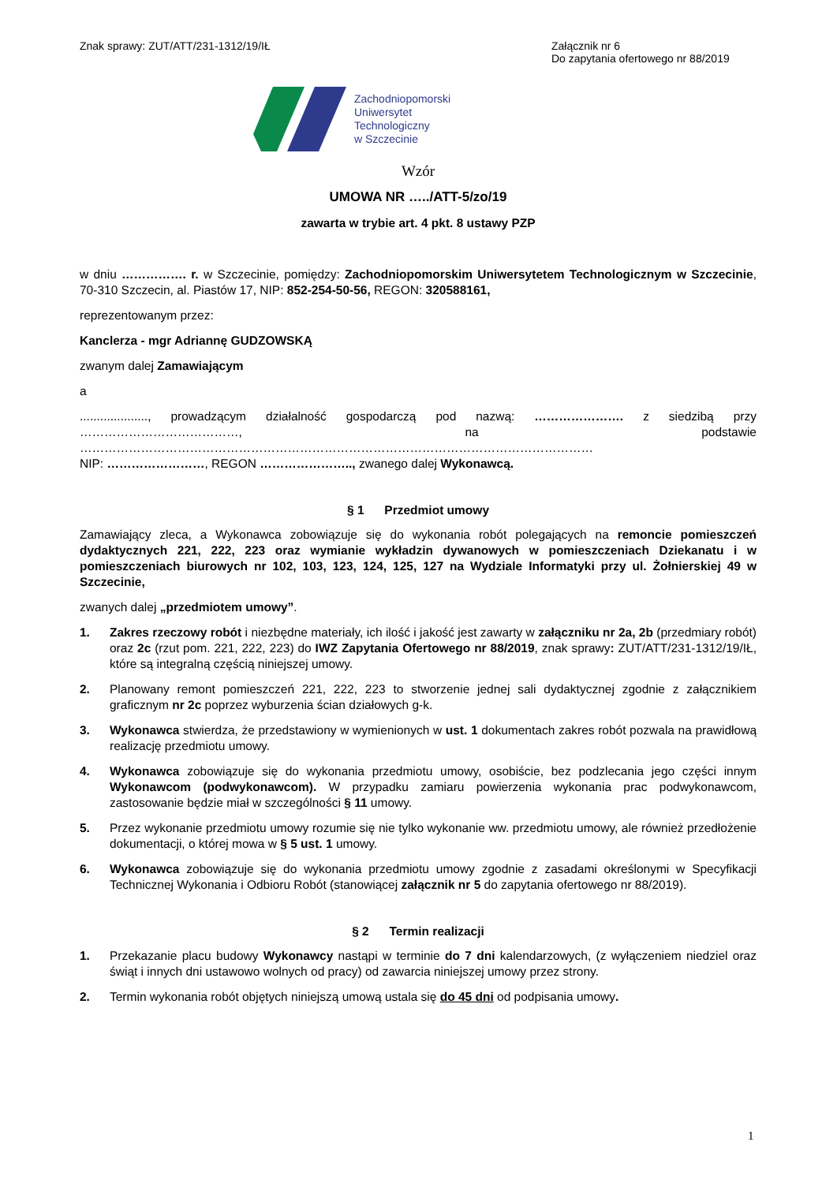Znak sprawy: ZUT/ATT/231-1312/19/IŁ
Załącznik nr 6
Do zapytania ofertowego nr 88/2019
Zachodniopomorski
Uniwersytet
Technologiczny
w Szczecinie
Wzór
UMOWA NR …../ATT-5/zo/19
zawarta w trybie art. 4 pkt. 8 ustawy PZP
w dniu ……………. r. w Szczecinie, pomiędzy: Zachodniopomorskim Uniwersytetem Technologicznym w Szczecinie, 70-310 Szczecin, al. Piastów 17, NIP: 852-254-50-56, REGON: 320588161,
reprezentowanym przez:
Kanclerza - mgr Adriannę GUDZOWSKĄ
zwanym dalej Zamawiającym
a
...................., prowadzącym działalność gospodarczą pod nazwą: …………………. z siedzibą przy …………………………………, na podstawie ………………………………………………………………………………………………………………
NIP: ……………………, REGON ………………….., zwanego dalej Wykonawcą.
§ 1 Przedmiot umowy
Zamawiający zleca, a Wykonawca zobowiązuje się do wykonania robót polegających na remoncie pomieszczeń dydaktycznych 221, 222, 223 oraz wymianie wykładzin dywanowych w pomieszczeniach Dziekanatu i w pomieszczeniach biurowych nr 102, 103, 123, 124, 125, 127 na Wydziale Informatyki przy ul. Żołnierskiej 49 w Szczecinie,
zwanych dalej „przedmiotem umowy”.
1. Zakres rzeczowy robót i niezbędne materiały, ich ilość i jakość jest zawarty w załączniku nr 2a, 2b (przedmiary robót) oraz 2c (rzut pom. 221, 222, 223) do IWZ Zapytania Ofertowego nr 88/2019, znak sprawy: ZUT/ATT/231-1312/19/IŁ, które są integralną częścią niniejszej umowy.
2. Planowany remont pomieszczeń 221, 222, 223 to stworzenie jednej sali dydaktycznej zgodnie z załącznikiem graficznym nr 2c poprzez wyburzenia ścian działowych g-k.
3. Wykonawca stwierdza, że przedstawiony w wymienionych w ust. 1 dokumentach zakres robót pozwala na prawidłową realizację przedmiotu umowy.
4. Wykonawca zobowiązuje się do wykonania przedmiotu umowy, osobiście, bez podzlecania jego części innym Wykonawcom (podwykonawcom). W przypadku zamiaru powierzenia wykonania prac podwykonawcom, zastosowanie będzie miał w szczególności § 11 umowy.
5. Przez wykonanie przedmiotu umowy rozumie się nie tylko wykonanie ww. przedmiotu umowy, ale również przedłożenie dokumentacji, o której mowa w § 5 ust. 1 umowy.
6. Wykonawca zobowiązuje się do wykonania przedmiotu umowy zgodnie z zasadami określonymi w Specyfikacji Technicznej Wykonania i Odbioru Robót (stanowiącej załącznik nr 5 do zapytania ofertowego nr 88/2019).
§ 2 Termin realizacji
1. Przekazanie placu budowy Wykonawcy nastąpi w terminie do 7 dni kalendarzowych, (z wyłączeniem niedziel oraz świąt i innych dni ustawowo wolnych od pracy) od zawarcia niniejszej umowy przez strony.
2. Termin wykonania robót objętych niniejszą umową ustala się do 45 dni od podpisania umowy.
1